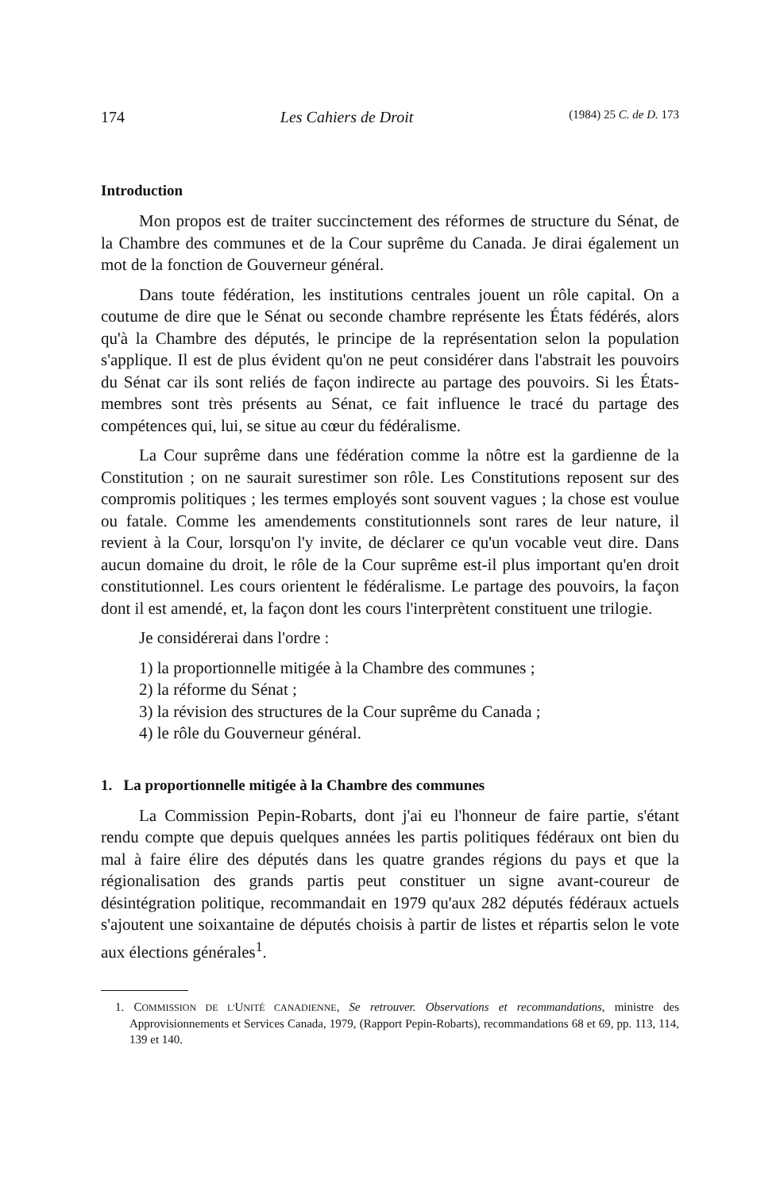174 Les Cahiers de Droit (1984) 25 C. de D. 173
Introduction
Mon propos est de traiter succinctement des réformes de structure du Sénat, de la Chambre des communes et de la Cour suprême du Canada. Je dirai également un mot de la fonction de Gouverneur général.
Dans toute fédération, les institutions centrales jouent un rôle capital. On a coutume de dire que le Sénat ou seconde chambre représente les États fédérés, alors qu'à la Chambre des députés, le principe de la représentation selon la population s'applique. Il est de plus évident qu'on ne peut considérer dans l'abstrait les pouvoirs du Sénat car ils sont reliés de façon indirecte au partage des pouvoirs. Si les États-membres sont très présents au Sénat, ce fait influence le tracé du partage des compétences qui, lui, se situe au cœur du fédéralisme.
La Cour suprême dans une fédération comme la nôtre est la gardienne de la Constitution ; on ne saurait surestimer son rôle. Les Constitutions reposent sur des compromis politiques ; les termes employés sont souvent vagues ; la chose est voulue ou fatale. Comme les amendements constitutionnels sont rares de leur nature, il revient à la Cour, lorsqu'on l'y invite, de déclarer ce qu'un vocable veut dire. Dans aucun domaine du droit, le rôle de la Cour suprême est-il plus important qu'en droit constitutionnel. Les cours orientent le fédéralisme. Le partage des pouvoirs, la façon dont il est amendé, et, la façon dont les cours l'interprètent constituent une trilogie.
Je considérerai dans l'ordre :
1) la proportionnelle mitigée à la Chambre des communes ;
2) la réforme du Sénat ;
3) la révision des structures de la Cour suprême du Canada ;
4) le rôle du Gouverneur général.
1. La proportionnelle mitigée à la Chambre des communes
La Commission Pepin-Robarts, dont j'ai eu l'honneur de faire partie, s'étant rendu compte que depuis quelques années les partis politiques fédéraux ont bien du mal à faire élire des députés dans les quatre grandes régions du pays et que la régionalisation des grands partis peut constituer un signe avant-coureur de désintégration politique, recommandait en 1979 qu'aux 282 députés fédéraux actuels s'ajoutent une soixantaine de députés choisis à partir de listes et répartis selon le vote aux élections générales<sup>1</sup>.
1. COMMISSION DE L'UNITÉ CANADIENNE, Se retrouver. Observations et recommandations, ministre des Approvisionnements et Services Canada, 1979, (Rapport Pepin-Robarts), recommandations 68 et 69, pp. 113, 114, 139 et 140.